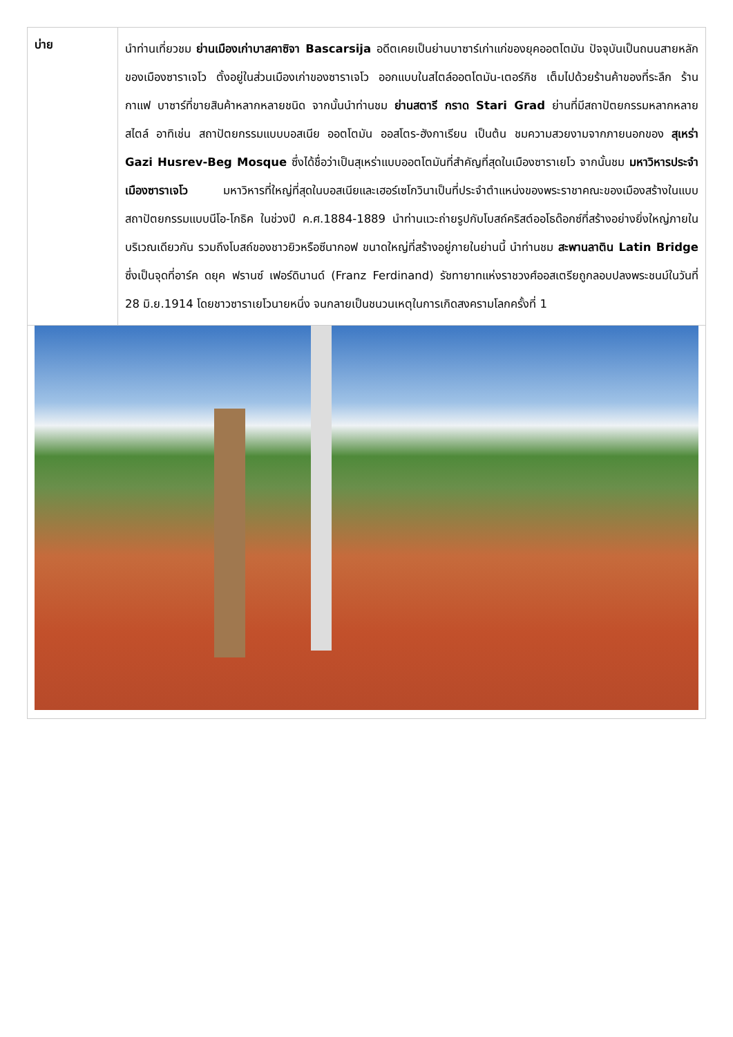| บ่าย | นำท่านเที่ยวชม ย่านเมืองเก่าบาสคาซิจา Bascarsija อดีตเคยเป็นย่านบาซาร์เก่าแก่ของยุคออตโตมัน ปัจจุบันเป็นถนนสายหลักของเมืองซาราเจโว ตั้งอยู่ในส่วนเมืองเก่าของซาราเจโว ออกแบบในสไตล์ออตโตมัน-เตอร์กิช เต็มไปด้วยร้านค้าของที่ระลึก ร้านกาแฟ บาซาร์ที่ขายสินค้าหลากหลายชนิด จากนั้นนำท่านชม ย่านสตารี กราด Stari Grad ย่านที่มีสถาปัตยกรรมหลากหลายสไตล์ อาทิเช่น สถาปัตยกรรมแบบบอสเนีย ออตโตมัน ออสโตร-ฮังกาเรียน เป็นต้น ชมความสวยงามจากภายนอกของ สุเหร่า Gazi Husrev-Beg Mosque ซึ่งได้ชื่อว่าเป็นสุเหร่าแบบออตโตมันที่สำคัญที่สุดในเมืองซาราเยโว จากนั้นชม มหาวิหารประจำเมืองซาราเจโว มหาวิหารที่ใหญ่ที่สุดในบอสเนียและเฮอร์เซโกวินาเป็นที่ประจำตำแหน่งของพระราชาคณะของเมืองสร้างในแบบสถาปัตยกรรมแบบนีโอ-โกธิค ในช่วงปี ค.ศ.1884-1889 นำท่านแวะถ่ายรูปกับโบสถ์คริสต์ออโธด๊อกซ์ที่สร้างอย่างยิ่งใหญ่ภายในบริเวณเดียวกัน รวมถึงโบสถ์ของชาวยิวหรือซีนากอฟ ขนาดใหญ่ที่สร้างอยู่ภายในย่านนี้ นำท่านชม สะพานลาติน Latin Bridge ซึ่งเป็นจุดที่อาร์ค ดยุค ฟรานซ์ เฟอร์ดินานด์ (Franz Ferdinand) รัชทายาทแห่งราชวงศ์ออสเตรียถูกลอบปลงพระชนม์ในวันที่ 28 มิ.ย.1914 โดยชาวซาราเยโวนายหนึ่ง จนกลายเป็นชนวนเหตุในการเกิดสงครามโลกครั้งที่ 1 |